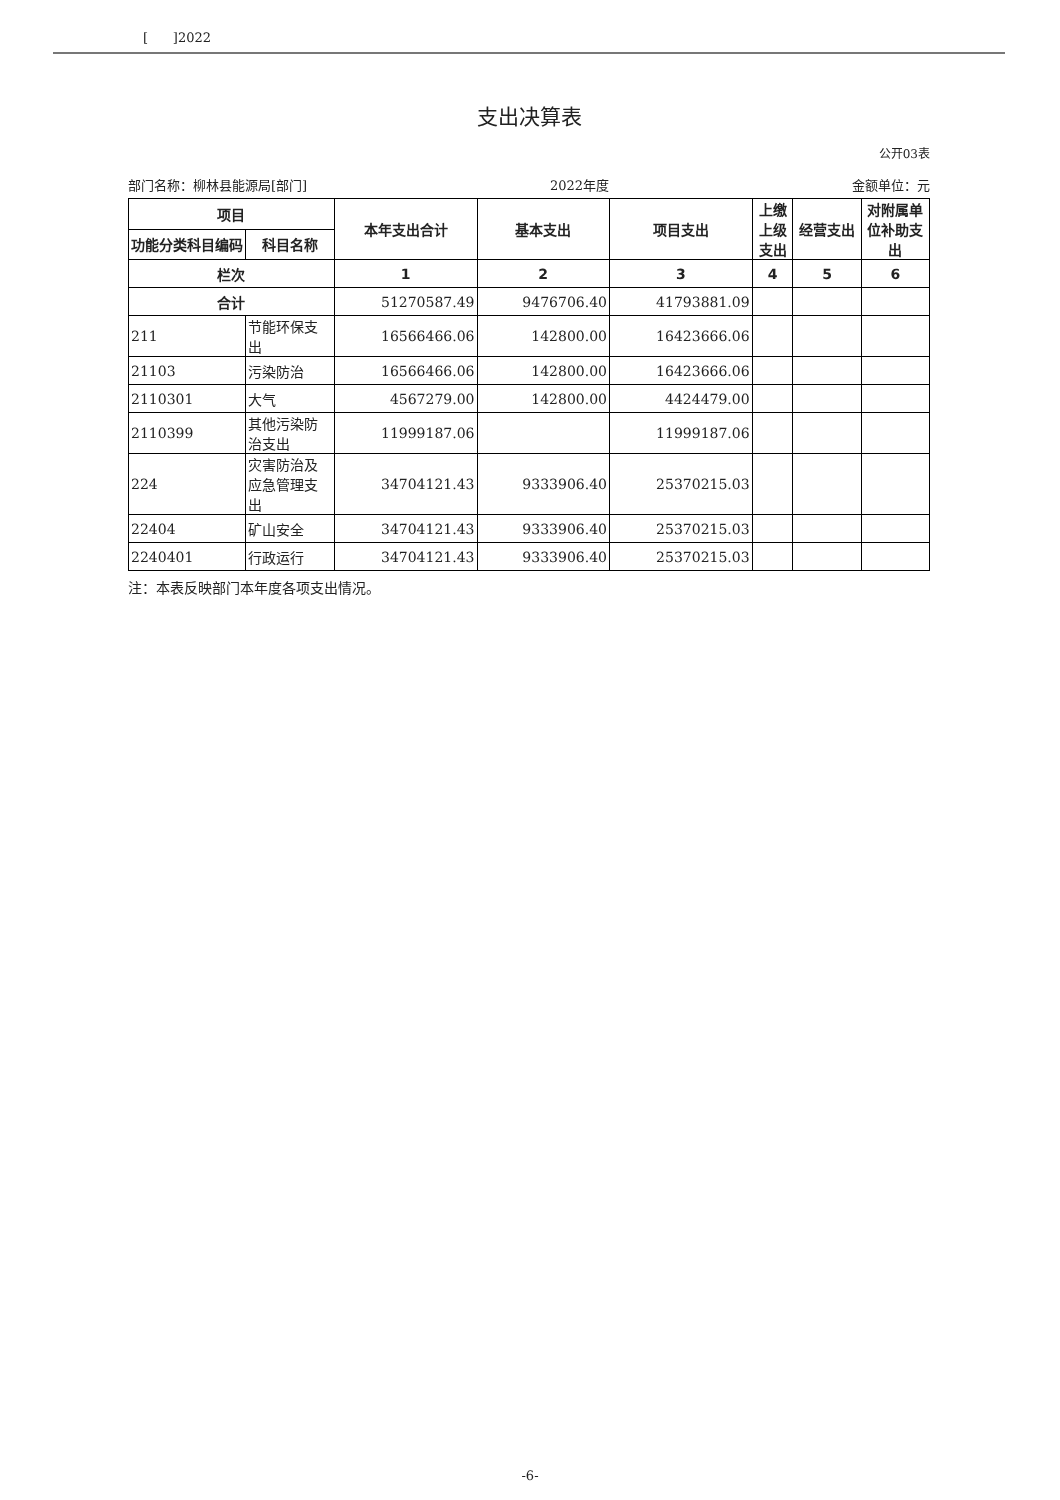[ ]2022
支出决算表
公开03表
部门名称：柳林县能源局[部门] 2022年度 金额单位：元
| 项目 | | 本年支出合计 | 基本支出 | 项目支出 | 上缴上级支出 | 经营支出 | 对附属单位补助支出 |
| --- | --- | --- | --- | --- | --- | --- | --- |
| 功能分类科目编码 | 科目名称 | | | | | | |
| 栏次 | | 1 | 2 | 3 | 4 | 5 | 6 |
| 合计 | | 51270587.49 | 9476706.40 | 41793881.09 | | | |
| 211 | 节能环保支出 | 16566466.06 | 142800.00 | 16423666.06 | | | |
| 21103 | 污染防治 | 16566466.06 | 142800.00 | 16423666.06 | | | |
| 2110301 | 大气 | 4567279.00 | 142800.00 | 4424479.00 | | | |
| 2110399 | 其他污染防治支出 | 11999187.06 | | 11999187.06 | | | |
| 224 | 灾害防治及应急管理支出 | 34704121.43 | 9333906.40 | 25370215.03 | | | |
| 22404 | 矿山安全 | 34704121.43 | 9333906.40 | 25370215.03 | | | |
| 2240401 | 行政运行 | 34704121.43 | 9333906.40 | 25370215.03 | | | |
注：本表反映部门本年度各项支出情况。
-6-